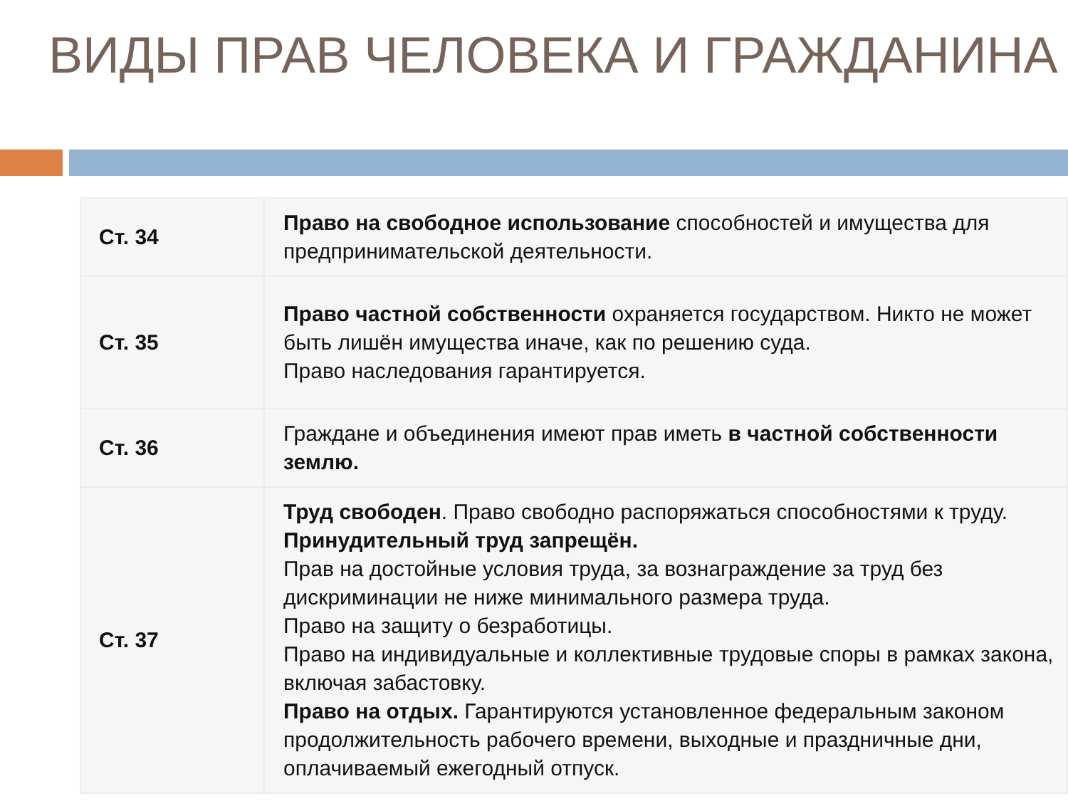ВИДЫ ПРАВ ЧЕЛОВЕКА И ГРАЖДАНИНА
| Ст. 34 | Право на свободное использование способностей и имущества для предпринимательской деятельности. |
| Ст. 35 | Право частной собственности охраняется государством. Никто не может быть лишён имущества иначе, как по решению суда. Право наследования гарантируется. |
| Ст. 36 | Граждане и объединения имеют прав иметь в частной собственности землю. |
| Ст. 37 | Труд свободен . Право свободно распоряжаться способностями к труду. Принудительный труд запрещён. Прав на достойные условия труда, за вознаграждение за труд без дискриминации не ниже минимального размера труда. Право на защиту о безработицы. Право на индивидуальные и коллективные трудовые споры в рамках закона, включая забастовку. Право на отдых. Гарантируются установленное федеральным законом продолжительность рабочего времени, выходные и праздничные дни, оплачиваемый ежегодный отпуск. |